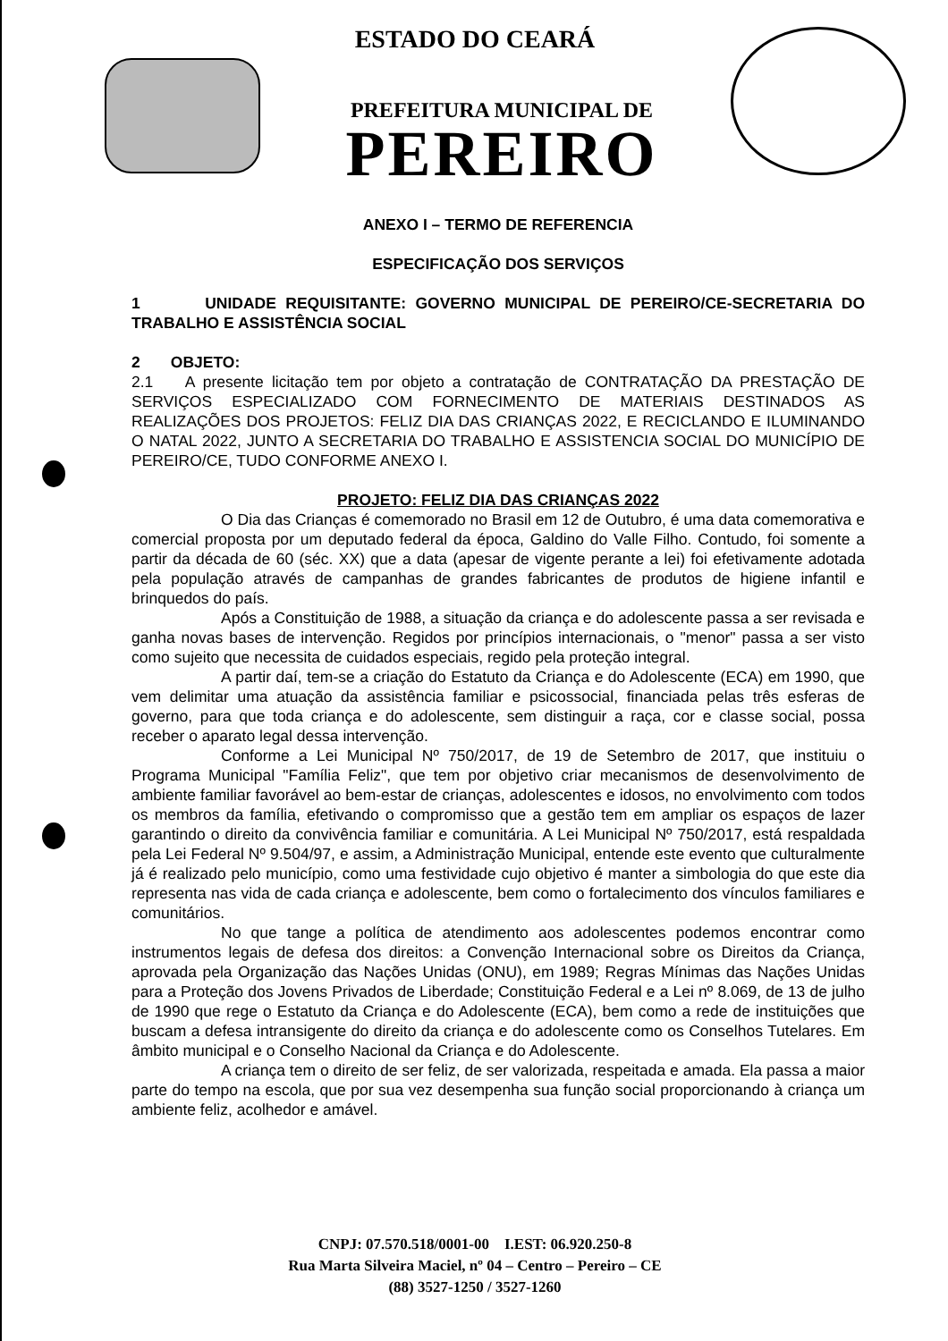ESTADO DO CEARÁ
PREFEITURA MUNICIPAL DE
PEREIRO
ANEXO I – TERMO DE REFERENCIA
ESPECIFICAÇÃO DOS SERVIÇOS
1 UNIDADE REQUISITANTE: GOVERNO MUNICIPAL DE PEREIRO/CE-SECRETARIA DO TRABALHO E ASSISTÊNCIA SOCIAL
2 OBJETO:
2.1 A presente licitação tem por objeto a contratação de CONTRATAÇÃO DA PRESTAÇÃO DE SERVIÇOS ESPECIALIZADO COM FORNECIMENTO DE MATERIAIS DESTINADOS AS REALIZAÇÕES DOS PROJETOS: FELIZ DIA DAS CRIANÇAS 2022, E RECICLANDO E ILUMINANDO O NATAL 2022, JUNTO A SECRETARIA DO TRABALHO E ASSISTENCIA SOCIAL DO MUNICÍPIO DE PEREIRO/CE, TUDO CONFORME ANEXO I.
PROJETO: FELIZ DIA DAS CRIANÇAS 2022
O Dia das Crianças é comemorado no Brasil em 12 de Outubro, é uma data comemorativa e comercial proposta por um deputado federal da época, Galdino do Valle Filho. Contudo, foi somente a partir da década de 60 (séc. XX) que a data (apesar de vigente perante a lei) foi efetivamente adotada pela população através de campanhas de grandes fabricantes de produtos de higiene infantil e brinquedos do país.
Após a Constituição de 1988, a situação da criança e do adolescente passa a ser revisada e ganha novas bases de intervenção. Regidos por princípios internacionais, o "menor" passa a ser visto como sujeito que necessita de cuidados especiais, regido pela proteção integral.
A partir daí, tem-se a criação do Estatuto da Criança e do Adolescente (ECA) em 1990, que vem delimitar uma atuação da assistência familiar e psicossocial, financiada pelas três esferas de governo, para que toda criança e do adolescente, sem distinguir a raça, cor e classe social, possa receber o aparato legal dessa intervenção.
Conforme a Lei Municipal Nº 750/2017, de 19 de Setembro de 2017, que instituiu o Programa Municipal "Família Feliz", que tem por objetivo criar mecanismos de desenvolvimento de ambiente familiar favorável ao bem-estar de crianças, adolescentes e idosos, no envolvimento com todos os membros da família, efetivando o compromisso que a gestão tem em ampliar os espaços de lazer garantindo o direito da convivência familiar e comunitária. A Lei Municipal Nº 750/2017, está respaldada pela Lei Federal Nº 9.504/97, e assim, a Administração Municipal, entende este evento que culturalmente já é realizado pelo município, como uma festividade cujo objetivo é manter a simbologia do que este dia representa nas vida de cada criança e adolescente, bem como o fortalecimento dos vínculos familiares e comunitários.
No que tange a política de atendimento aos adolescentes podemos encontrar como instrumentos legais de defesa dos direitos: a Convenção Internacional sobre os Direitos da Criança, aprovada pela Organização das Nações Unidas (ONU), em 1989; Regras Mínimas das Nações Unidas para a Proteção dos Jovens Privados de Liberdade; Constituição Federal e a Lei nº 8.069, de 13 de julho de 1990 que rege o Estatuto da Criança e do Adolescente (ECA), bem como a rede de instituições que buscam a defesa intransigente do direito da criança e do adolescente como os Conselhos Tutelares. Em âmbito municipal e o Conselho Nacional da Criança e do Adolescente.
A criança tem o direito de ser feliz, de ser valorizada, respeitada e amada. Ela passa a maior parte do tempo na escola, que por sua vez desempenha sua função social proporcionando à criança um ambiente feliz, acolhedor e amável.
CNPJ: 07.570.518/0001-00 I.EST: 06.920.250-8
Rua Marta Silveira Maciel, nº 04 – Centro – Pereiro – CE
(88) 3527-1250 / 3527-1260